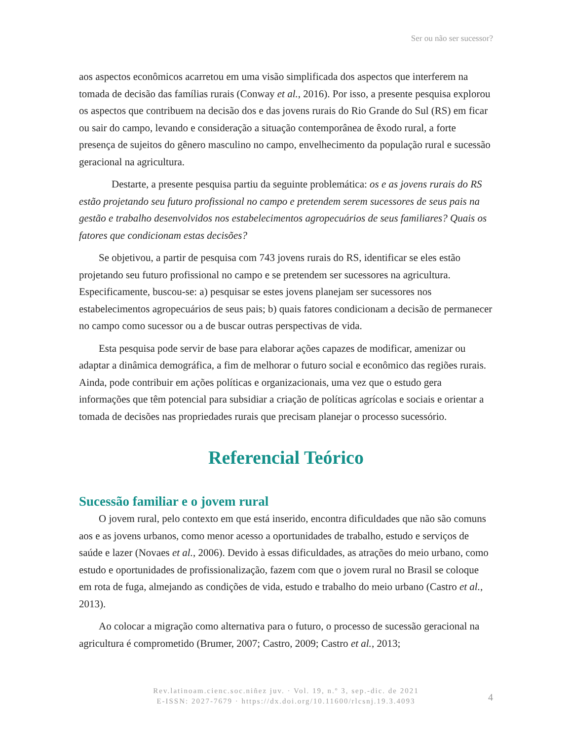Ser ou não ser sucessor?
aos aspectos econômicos acarretou em uma visão simplificada dos aspectos que interferem na tomada de decisão das famílias rurais (Conway et al., 2016). Por isso, a presente pesquisa explorou os aspectos que contribuem na decisão dos e das jovens rurais do Rio Grande do Sul (RS) em ficar ou sair do campo, levando e consideração a situação contemporânea de êxodo rural, a forte presença de sujeitos do gênero masculino no campo, envelhecimento da população rural e sucessão geracional na agricultura.
Destarte, a presente pesquisa partiu da seguinte problemática: os e as jovens rurais do RS estão projetando seu futuro profissional no campo e pretendem serem sucessores de seus pais na gestão e trabalho desenvolvidos nos estabelecimentos agropecuários de seus familiares? Quais os fatores que condicionam estas decisões?
Se objetivou, a partir de pesquisa com 743 jovens rurais do RS, identificar se eles estão projetando seu futuro profissional no campo e se pretendem ser sucessores na agricultura. Especificamente, buscou-se: a) pesquisar se estes jovens planejam ser sucessores nos estabelecimentos agropecuários de seus pais; b) quais fatores condicionam a decisão de permanecer no campo como sucessor ou a de buscar outras perspectivas de vida.
Esta pesquisa pode servir de base para elaborar ações capazes de modificar, amenizar ou adaptar a dinâmica demográfica, a fim de melhorar o futuro social e econômico das regiões rurais. Ainda, pode contribuir em ações políticas e organizacionais, uma vez que o estudo gera informações que têm potencial para subsidiar a criação de políticas agrícolas e sociais e orientar a tomada de decisões nas propriedades rurais que precisam planejar o processo sucessório.
Referencial Teórico
Sucessão familiar e o jovem rural
O jovem rural, pelo contexto em que está inserido, encontra dificuldades que não são comuns aos e as jovens urbanos, como menor acesso a oportunidades de trabalho, estudo e serviços de saúde e lazer (Novaes et al., 2006). Devido à essas dificuldades, as atrações do meio urbano, como estudo e oportunidades de profissionalização, fazem com que o jovem rural no Brasil se coloque em rota de fuga, almejando as condições de vida, estudo e trabalho do meio urbano (Castro et al., 2013).
Ao colocar a migração como alternativa para o futuro, o processo de sucessão geracional na agricultura é comprometido (Brumer, 2007; Castro, 2009; Castro et al., 2013;
Rev.latinoam.cienc.soc.niñez juv. · Vol. 19, n.º 3, sep.-dic. de 2021
E-ISSN: 2027-7679 · https://dx.doi.org/10.11600/rlcsnj.19.3.4093
4